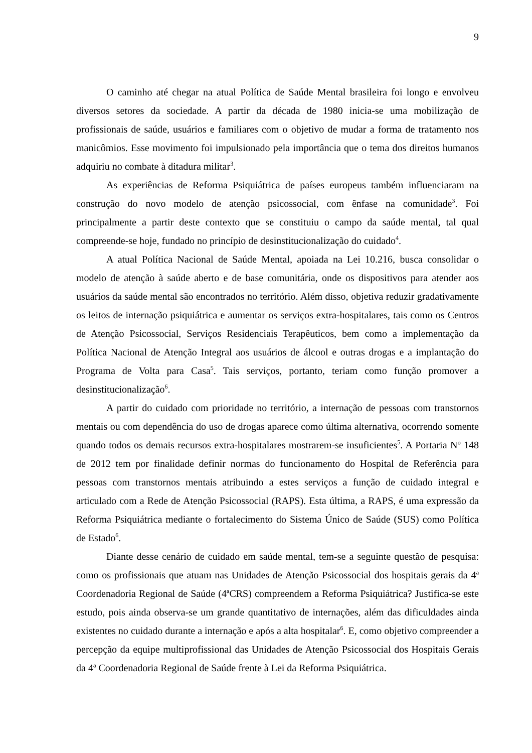9
O caminho até chegar na atual Política de Saúde Mental brasileira foi longo e envolveu diversos setores da sociedade. A partir da década de 1980 inicia-se uma mobilização de profissionais de saúde, usuários e familiares com o objetivo de mudar a forma de tratamento nos manicômios. Esse movimento foi impulsionado pela importância que o tema dos direitos humanos adquiriu no combate à ditadura militar<sup>3</sup>.
As experiências de Reforma Psiquiátrica de países europeus também influenciaram na construção do novo modelo de atenção psicossocial, com ênfase na comunidade<sup>3</sup>. Foi principalmente a partir deste contexto que se constituiu o campo da saúde mental, tal qual compreende-se hoje, fundado no princípio de desinstitucionalização do cuidado<sup>4</sup>.
A atual Política Nacional de Saúde Mental, apoiada na Lei 10.216, busca consolidar o modelo de atenção à saúde aberto e de base comunitária, onde os dispositivos para atender aos usuários da saúde mental são encontrados no território. Além disso, objetiva reduzir gradativamente os leitos de internação psiquiátrica e aumentar os serviços extra-hospitalares, tais como os Centros de Atenção Psicossocial, Serviços Residenciais Terapêuticos, bem como a implementação da Política Nacional de Atenção Integral aos usuários de álcool e outras drogas e a implantação do Programa de Volta para Casa<sup>5</sup>. Tais serviços, portanto, teriam como função promover a desinstitucionalização<sup>6</sup>.
A partir do cuidado com prioridade no território, a internação de pessoas com transtornos mentais ou com dependência do uso de drogas aparece como última alternativa, ocorrendo somente quando todos os demais recursos extra-hospitalares mostrarem-se insuficientes<sup>5</sup>. A Portaria Nº 148 de 2012 tem por finalidade definir normas do funcionamento do Hospital de Referência para pessoas com transtornos mentais atribuindo a estes serviços a função de cuidado integral e articulado com a Rede de Atenção Psicossocial (RAPS). Esta última, a RAPS, é uma expressão da Reforma Psiquiátrica mediante o fortalecimento do Sistema Único de Saúde (SUS) como Política de Estado<sup>6</sup>.
Diante desse cenário de cuidado em saúde mental, tem-se a seguinte questão de pesquisa: como os profissionais que atuam nas Unidades de Atenção Psicossocial dos hospitais gerais da 4ª Coordenadoria Regional de Saúde (4ªCRS) compreendem a Reforma Psiquiátrica? Justifica-se este estudo, pois ainda observa-se um grande quantitativo de internações, além das dificuldades ainda existentes no cuidado durante a internação e após a alta hospitalar<sup>6</sup>. E, como objetivo compreender a percepção da equipe multiprofissional das Unidades de Atenção Psicossocial dos Hospitais Gerais da 4ª Coordenadoria Regional de Saúde frente à Lei da Reforma Psiquiátrica.